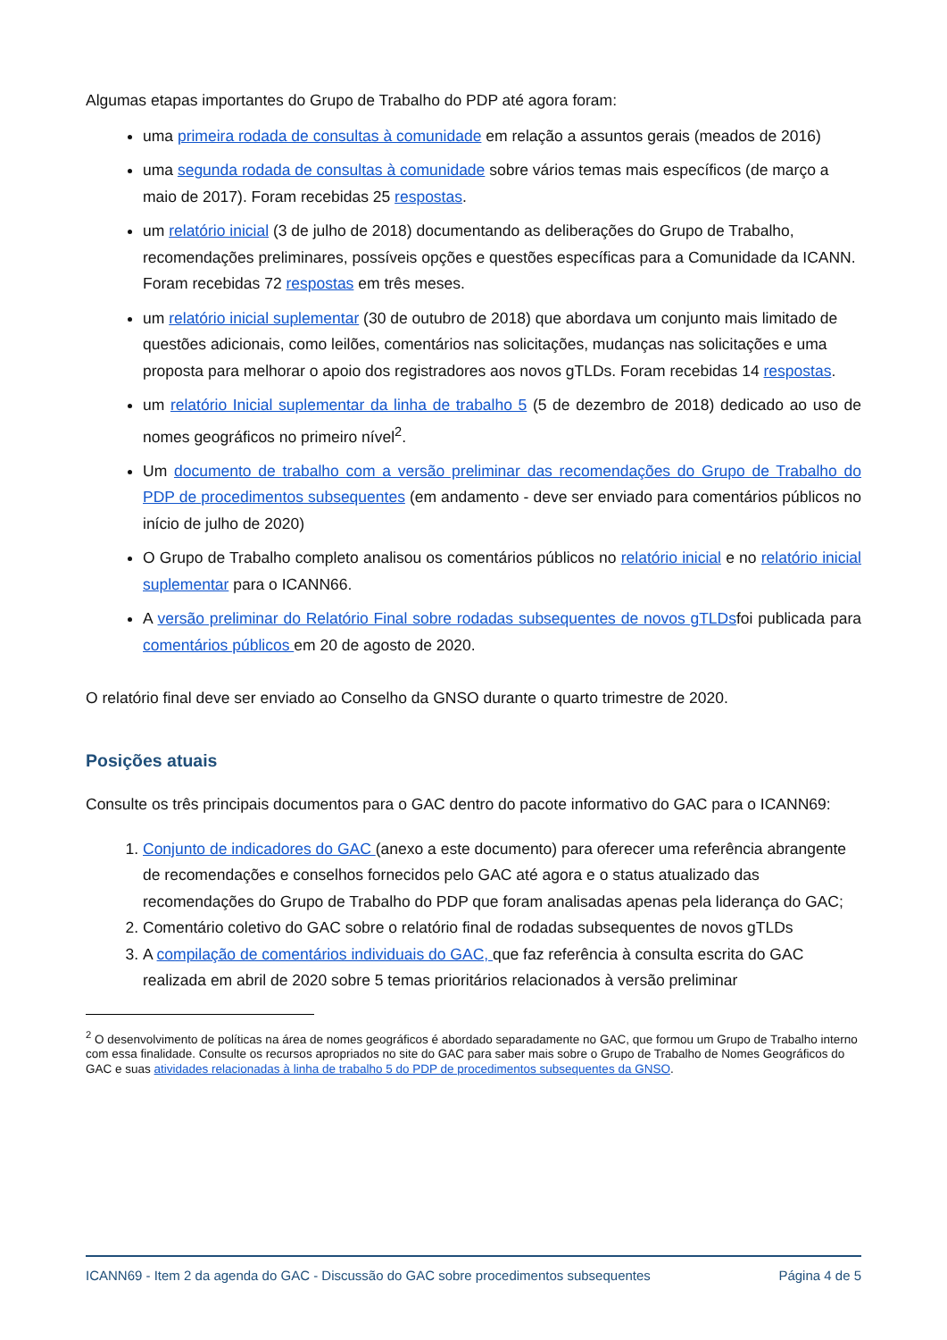Algumas etapas importantes do Grupo de Trabalho do PDP até agora foram:
uma primeira rodada de consultas à comunidade em relação a assuntos gerais (meados de 2016)
uma segunda rodada de consultas à comunidade sobre vários temas mais específicos (de março a maio de 2017). Foram recebidas 25 respostas.
um relatório inicial (3 de julho de 2018) documentando as deliberações do Grupo de Trabalho, recomendações preliminares, possíveis opções e questões específicas para a Comunidade da ICANN. Foram recebidas 72 respostas em três meses.
um relatório inicial suplementar (30 de outubro de 2018) que abordava um conjunto mais limitado de questões adicionais, como leilões, comentários nas solicitações, mudanças nas solicitações e uma proposta para melhorar o apoio dos registradores aos novos gTLDs. Foram recebidas 14 respostas.
um relatório Inicial suplementar da linha de trabalho 5 (5 de dezembro de 2018) dedicado ao uso de nomes geográficos no primeiro nível<sup>2</sup>.
Um documento de trabalho com a versão preliminar das recomendações do Grupo de Trabalho do PDP de procedimentos subsequentes (em andamento - deve ser enviado para comentários públicos no início de julho de 2020)
O Grupo de Trabalho completo analisou os comentários públicos no relatório inicial e no relatório inicial suplementar para o ICANN66.
A versão preliminar do Relatório Final sobre rodadas subsequentes de novos gTLDsfoi publicada para comentários públicos em 20 de agosto de 2020.
O relatório final deve ser enviado ao Conselho da GNSO durante o quarto trimestre de 2020.
Posições atuais
Consulte os três principais documentos para o GAC dentro do pacote informativo do GAC para o ICANN69:
1. Conjunto de indicadores do GAC (anexo a este documento) para oferecer uma referência abrangente de recomendações e conselhos fornecidos pelo GAC até agora e o status atualizado das recomendações do Grupo de Trabalho do PDP que foram analisadas apenas pela liderança do GAC;
2. Comentário coletivo do GAC sobre o relatório final de rodadas subsequentes de novos gTLDs
3. A compilação de comentários individuais do GAC, que faz referência à consulta escrita do GAC realizada em abril de 2020 sobre 5 temas prioritários relacionados à versão preliminar
<sup>2</sup> O desenvolvimento de políticas na área de nomes geográficos é abordado separadamente no GAC, que formou um Grupo de Trabalho interno com essa finalidade. Consulte os recursos apropriados no site do GAC para saber mais sobre o Grupo de Trabalho de Nomes Geográficos do GAC e suas atividades relacionadas à linha de trabalho 5 do PDP de procedimentos subsequentes da GNSO.
ICANN69 - Item 2 da agenda do GAC - Discussão do GAC sobre procedimentos subsequentes Página 4 de 5